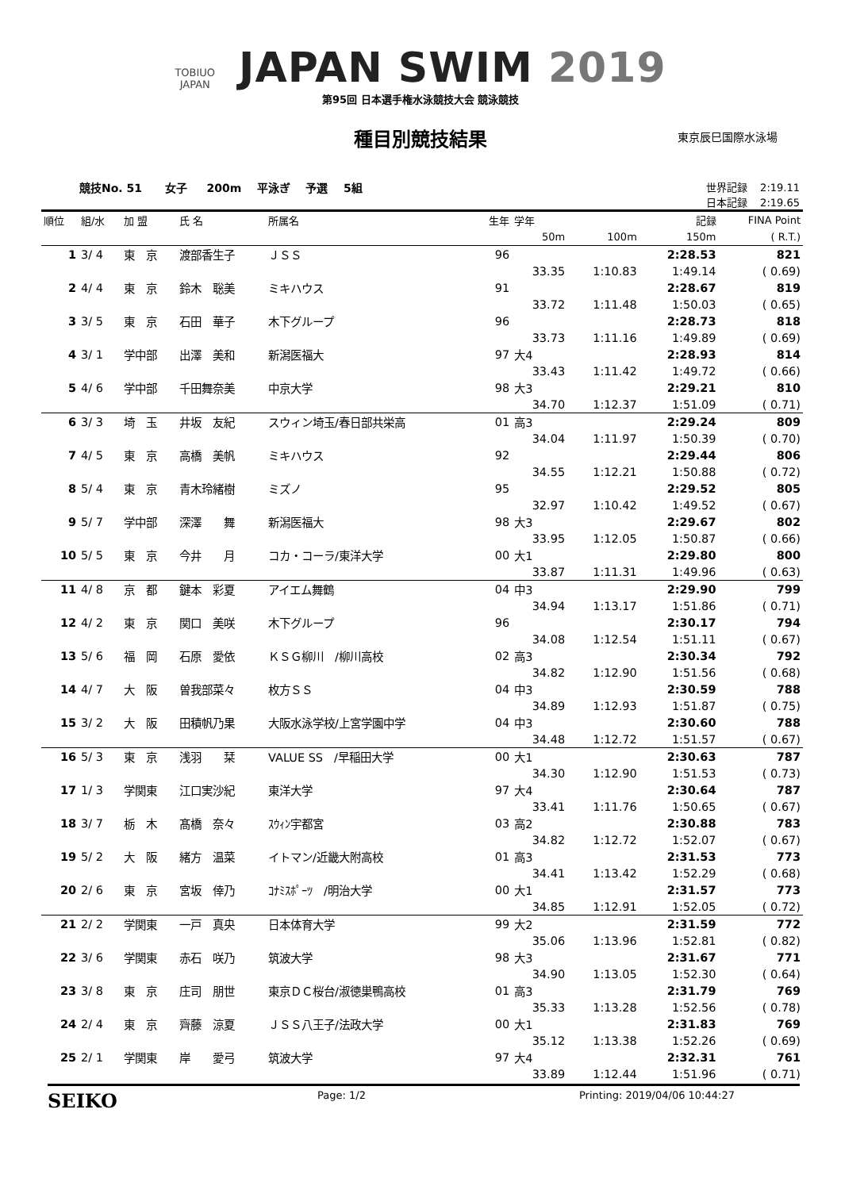TOBIUO
JAPAN JAPAN SWIM 2019
第95回 日本選手権水泳競技大会 競泳競技
種目別競技結果
東京辰巳国際水泳場
競技No. 51 女子 200m 平泳ぎ 予選 5組 世界記録 2:19.11
日本記録 2:19.65
| 順位 | 組/水 | 加 盟 | 氏 名 | 所属名 | 生年 | 学年 | | 記録 | FINA Point |
| --- | --- | --- | --- | --- | --- | --- | --- | --- | --- |
| | | | | | | 50m | 100m | 150m | ( R.T.) |
| 1 | 3/ 4 | 東 京 | 渡部香生子 | ＪＳＳ | 96 | | | 2:28.53 | 821 |
| | | | | | | 33.35 | 1:10.83 | 1:49.14 | ( 0.69) |
| 2 | 4/ 4 | 東 京 | 鈴木 聡美 | ミキハウス | 91 | | | 2:28.67 | 819 |
| | | | | | | 33.72 | 1:11.48 | 1:50.03 | ( 0.65) |
| 3 | 3/ 5 | 東 京 | 石田 華子 | 木下グループ | 96 | | | 2:28.73 | 818 |
| | | | | | | 33.73 | 1:11.16 | 1:49.89 | ( 0.69) |
| 4 | 3/ 1 | 学中部 | 出澤 美和 | 新潟医福大 | 97 | 大4 | | 2:28.93 | 814 |
| | | | | | | 33.43 | 1:11.42 | 1:49.72 | ( 0.66) |
| 5 | 4/ 6 | 学中部 | 千田舞奈美 | 中京大学 | 98 | 大3 | | 2:29.21 | 810 |
| | | | | | | 34.70 | 1:12.37 | 1:51.09 | ( 0.71) |
| 6 | 3/ 3 | 埼 玉 | 井坂 友紀 | スウィン埼玉/春日部共栄高 | 01 | 高3 | | 2:29.24 | 809 |
| | | | | | | 34.04 | 1:11.97 | 1:50.39 | ( 0.70) |
| 7 | 4/ 5 | 東 京 | 高橋 美帆 | ミキハウス | 92 | | | 2:29.44 | 806 |
| | | | | | | 34.55 | 1:12.21 | 1:50.88 | ( 0.72) |
| 8 | 5/ 4 | 東 京 | 青木玲緒樹 | ミズノ | 95 | | | 2:29.52 | 805 |
| | | | | | | 32.97 | 1:10.42 | 1:49.52 | ( 0.67) |
| 9 | 5/ 7 | 学中部 | 深澤 舞 | 新潟医福大 | 98 | 大3 | | 2:29.67 | 802 |
| | | | | | | 33.95 | 1:12.05 | 1:50.87 | ( 0.66) |
| 10 | 5/ 5 | 東 京 | 今井 月 | コカ・コーラ/東洋大学 | 00 | 大1 | | 2:29.80 | 800 |
| | | | | | | 33.87 | 1:11.31 | 1:49.96 | ( 0.63) |
| 11 | 4/ 8 | 京 都 | 鍵本 彩夏 | アイエム舞鶴 | 04 | 中3 | | 2:29.90 | 799 |
| | | | | | | 34.94 | 1:13.17 | 1:51.86 | ( 0.71) |
| 12 | 4/ 2 | 東 京 | 関口 美咲 | 木下グループ | 96 | | | 2:30.17 | 794 |
| | | | | | | 34.08 | 1:12.54 | 1:51.11 | ( 0.67) |
| 13 | 5/ 6 | 福 岡 | 石原 愛依 | ＫＳＧ柳川 /柳川高校 | 02 | 高3 | | 2:30.34 | 792 |
| | | | | | | 34.82 | 1:12.90 | 1:51.56 | ( 0.68) |
| 14 | 4/ 7 | 大 阪 | 曽我部菜々 | 枚方ＳＳ | 04 | 中3 | | 2:30.59 | 788 |
| | | | | | | 34.89 | 1:12.93 | 1:51.87 | ( 0.75) |
| 15 | 3/ 2 | 大 阪 | 田積帆乃果 | 大阪水泳学校/上宮学園中学 | 04 | 中3 | | 2:30.60 | 788 |
| | | | | | | 34.48 | 1:12.72 | 1:51.57 | ( 0.67) |
| 16 | 5/ 3 | 東 京 | 浅羽 栞 | VALUE SS /早稲田大学 | 00 | 大1 | | 2:30.63 | 787 |
| | | | | | | 34.30 | 1:12.90 | 1:51.53 | ( 0.73) |
| 17 | 1/ 3 | 学関東 | 江口実沙紀 | 東洋大学 | 97 | 大4 | | 2:30.64 | 787 |
| | | | | | | 33.41 | 1:11.76 | 1:50.65 | ( 0.67) |
| 18 | 3/ 7 | 栃 木 | 髙橋 奈々 | ｽｳｨﾝ宇都宮 | 03 | 高2 | | 2:30.88 | 783 |
| | | | | | | 34.82 | 1:12.72 | 1:52.07 | ( 0.67) |
| 19 | 5/ 2 | 大 阪 | 緒方 温菜 | イトマン/近畿大附高校 | 01 | 高3 | | 2:31.53 | 773 |
| | | | | | | 34.41 | 1:13.42 | 1:52.29 | ( 0.68) |
| 20 | 2/ 6 | 東 京 | 宮坂 倖乃 | ｺﾅﾐｽﾎﾟｰﾂ /明治大学 | 00 | 大1 | | 2:31.57 | 773 |
| | | | | | | 34.85 | 1:12.91 | 1:52.05 | ( 0.72) |
| 21 | 2/ 2 | 学関東 | 一戸 真央 | 日本体育大学 | 99 | 大2 | | 2:31.59 | 772 |
| | | | | | | 35.06 | 1:13.96 | 1:52.81 | ( 0.82) |
| 22 | 3/ 6 | 学関東 | 赤石 咲乃 | 筑波大学 | 98 | 大3 | | 2:31.67 | 771 |
| | | | | | | 34.90 | 1:13.05 | 1:52.30 | ( 0.64) |
| 23 | 3/ 8 | 東 京 | 庄司 朋世 | 東京ＤＣ桜台/淑徳巣鴨高校 | 01 | 高3 | | 2:31.79 | 769 |
| | | | | | | 35.33 | 1:13.28 | 1:52.56 | ( 0.78) |
| 24 | 2/ 4 | 東 京 | 齊藤 涼夏 | ＪＳＳ八王子/法政大学 | 00 | 大1 | | 2:31.83 | 769 |
| | | | | | | 35.12 | 1:13.38 | 1:52.26 | ( 0.69) |
| 25 | 2/ 1 | 学関東 | 岸 愛弓 | 筑波大学 | 97 | 大4 | | 2:32.31 | 761 |
| | | | | | | 33.89 | 1:12.44 | 1:51.96 | ( 0.71) |
SEIKO Page: 1/2 Printing: 2019/04/06 10:44:27